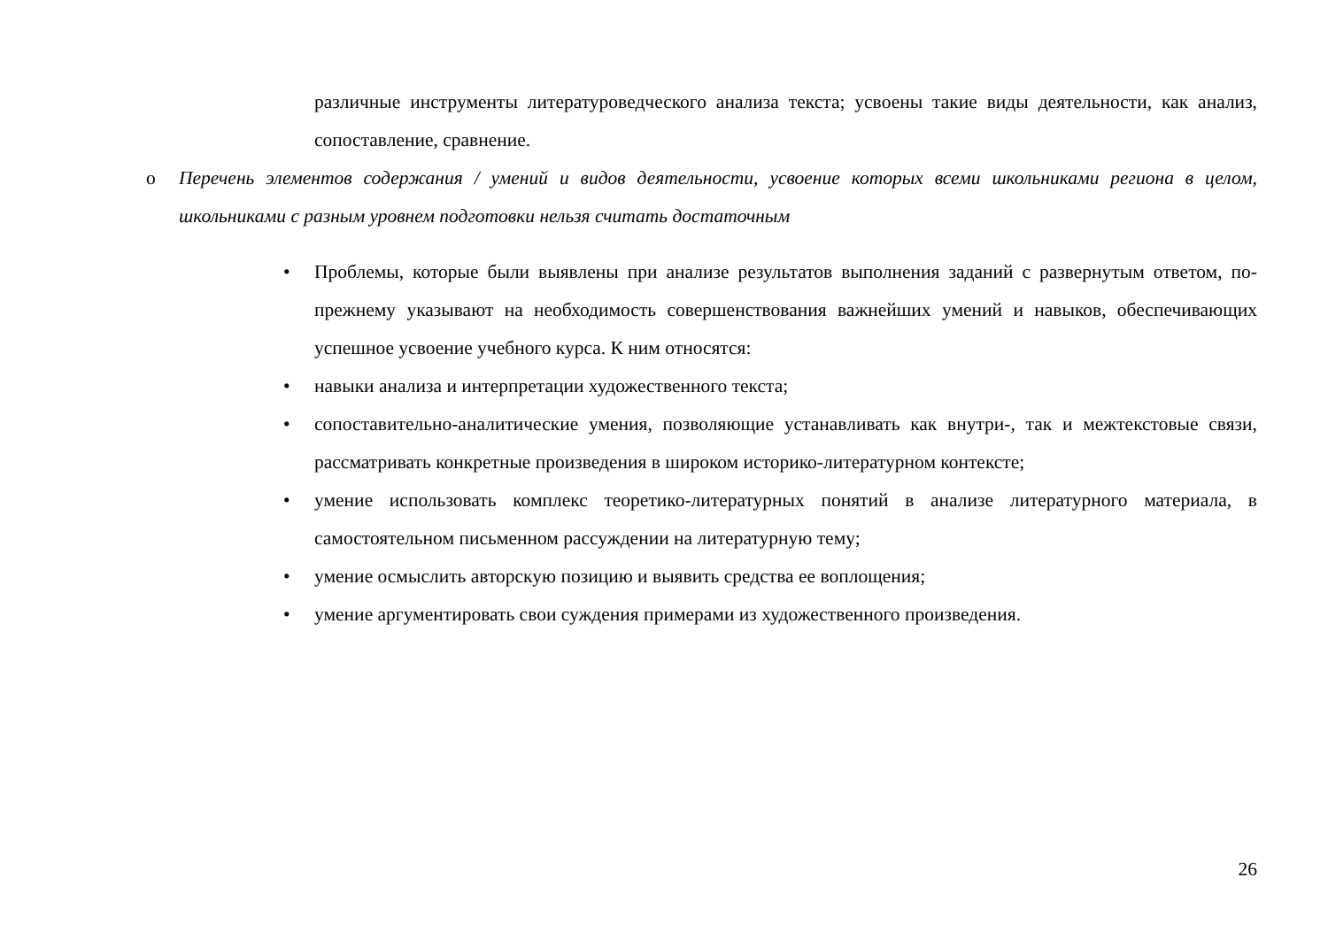различные инструменты литературоведческого анализа текста; усвоены такие виды деятельности, как анализ, сопоставление, сравнение.
o Перечень элементов содержания / умений и видов деятельности, усвоение которых всеми школьниками региона в целом, школьниками с разным уровнем подготовки нельзя считать достаточным
• Проблемы, которые были выявлены при анализе результатов выполнения заданий с развернутым ответом, по-прежнему указывают на необходимость совершенствования важнейших умений и навыков, обеспечивающих успешное усвоение учебного курса. К ним относятся:
• навыки анализа и интерпретации художественного текста;
• сопоставительно-аналитические умения, позволяющие устанавливать как внутри-, так и межтекстовые связи, рассматривать конкретные произведения в широком историко-литературном контексте;
• умение использовать комплекс теоретико-литературных понятий в анализе литературного материала, в самостоятельном письменном рассуждении на литературную тему;
• умение осмыслить авторскую позицию и выявить средства ее воплощения;
• умение аргументировать свои суждения примерами из художественного произведения.
26